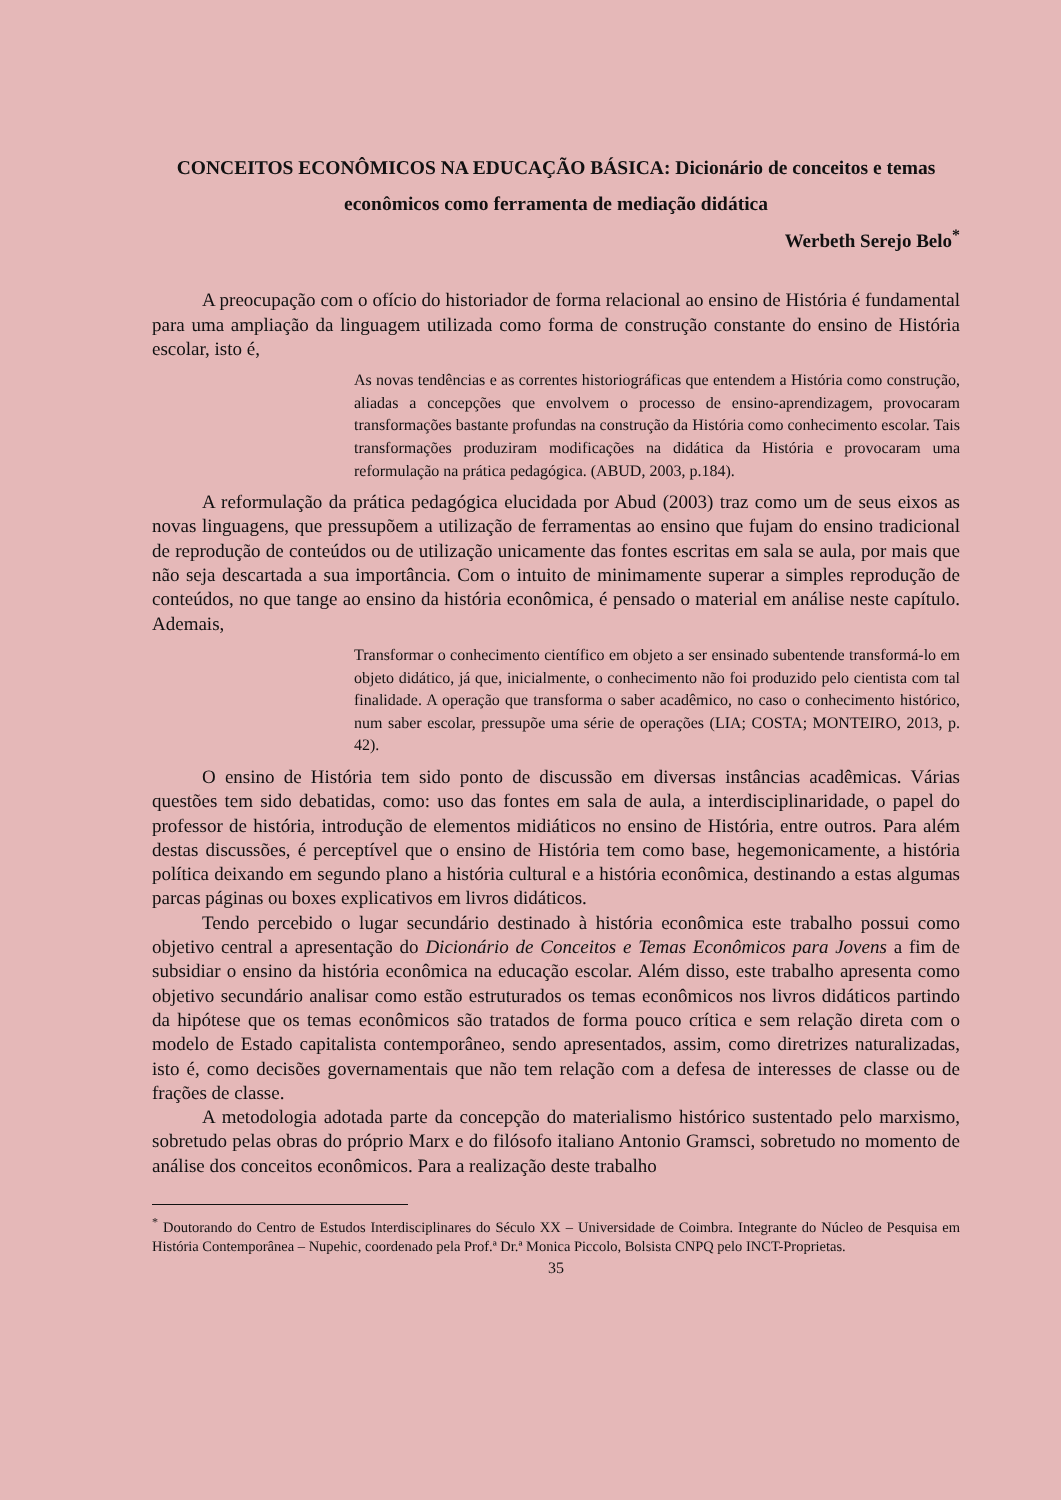CONCEITOS ECONÔMICOS NA EDUCAÇÃO BÁSICA: Dicionário de conceitos e temas econômicos como ferramenta de mediação didática
Werbeth Serejo Belo<sup>*</sup>
A preocupação com o ofício do historiador de forma relacional ao ensino de História é fundamental para uma ampliação da linguagem utilizada como forma de construção constante do ensino de História escolar, isto é,
As novas tendências e as correntes historiográficas que entendem a História como construção, aliadas a concepções que envolvem o processo de ensino-aprendizagem, provocaram transformações bastante profundas na construção da História como conhecimento escolar. Tais transformações produziram modificações na didática da História e provocaram uma reformulação na prática pedagógica. (ABUD, 2003, p.184).
A reformulação da prática pedagógica elucidada por Abud (2003) traz como um de seus eixos as novas linguagens, que pressupõem a utilização de ferramentas ao ensino que fujam do ensino tradicional de reprodução de conteúdos ou de utilização unicamente das fontes escritas em sala se aula, por mais que não seja descartada a sua importância. Com o intuito de minimamente superar a simples reprodução de conteúdos, no que tange ao ensino da história econômica, é pensado o material em análise neste capítulo. Ademais,
Transformar o conhecimento científico em objeto a ser ensinado subentende transformá-lo em objeto didático, já que, inicialmente, o conhecimento não foi produzido pelo cientista com tal finalidade. A operação que transforma o saber acadêmico, no caso o conhecimento histórico, num saber escolar, pressupõe uma série de operações (LIA; COSTA; MONTEIRO, 2013, p. 42).
O ensino de História tem sido ponto de discussão em diversas instâncias acadêmicas. Várias questões tem sido debatidas, como: uso das fontes em sala de aula, a interdisciplinaridade, o papel do professor de história, introdução de elementos midiáticos no ensino de História, entre outros. Para além destas discussões, é perceptível que o ensino de História tem como base, hegemonicamente, a história política deixando em segundo plano a história cultural e a história econômica, destinando a estas algumas parcas páginas ou boxes explicativos em livros didáticos.
Tendo percebido o lugar secundário destinado à história econômica este trabalho possui como objetivo central a apresentação do Dicionário de Conceitos e Temas Econômicos para Jovens a fim de subsidiar o ensino da história econômica na educação escolar. Além disso, este trabalho apresenta como objetivo secundário analisar como estão estruturados os temas econômicos nos livros didáticos partindo da hipótese que os temas econômicos são tratados de forma pouco crítica e sem relação direta com o modelo de Estado capitalista contemporâneo, sendo apresentados, assim, como diretrizes naturalizadas, isto é, como decisões governamentais que não tem relação com a defesa de interesses de classe ou de frações de classe.
A metodologia adotada parte da concepção do materialismo histórico sustentado pelo marxismo, sobretudo pelas obras do próprio Marx e do filósofo italiano Antonio Gramsci, sobretudo no momento de análise dos conceitos econômicos. Para a realização deste trabalho
<sup>*</sup> Doutorando do Centro de Estudos Interdisciplinares do Século XX – Universidade de Coimbra. Integrante do Núcleo de Pesquisa em História Contemporânea – Nupehic, coordenado pela Prof.ª Dr.ª Monica Piccolo, Bolsista CNPQ pelo INCT-Proprietas.
35